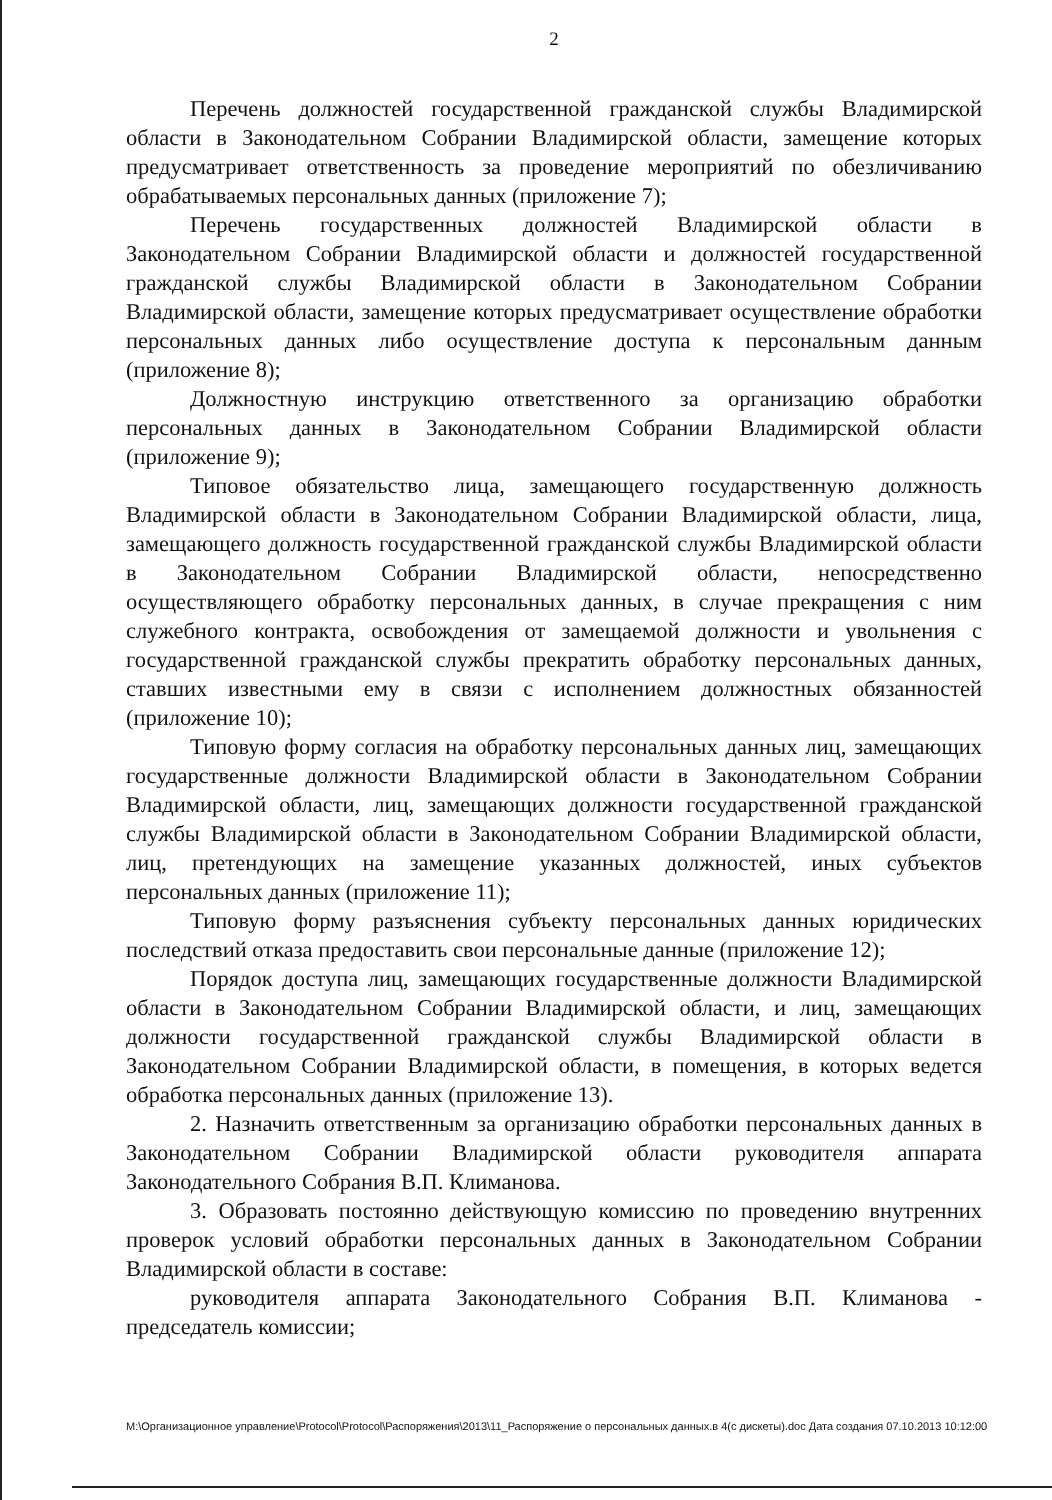2
Перечень должностей государственной гражданской службы Владимирской области в Законодательном Собрании Владимирской области, замещение которых предусматривает ответственность за проведение мероприятий по обезличиванию обрабатываемых персональных данных (приложение 7);
Перечень государственных должностей Владимирской области в Законодательном Собрании Владимирской области и должностей государственной гражданской службы Владимирской области в Законодательном Собрании Владимирской области, замещение которых предусматривает осуществление обработки персональных данных либо осуществление доступа к персональным данным (приложение 8);
Должностную инструкцию ответственного за организацию обработки персональных данных в Законодательном Собрании Владимирской области (приложение 9);
Типовое обязательство лица, замещающего государственную должность Владимирской области в Законодательном Собрании Владимирской области, лица, замещающего должность государственной гражданской службы Владимирской области в Законодательном Собрании Владимирской области, непосредственно осуществляющего обработку персональных данных, в случае прекращения с ним служебного контракта, освобождения от замещаемой должности и увольнения с государственной гражданской службы прекратить обработку персональных данных, ставших известными ему в связи с исполнением должностных обязанностей (приложение 10);
Типовую форму согласия на обработку персональных данных лиц, замещающих государственные должности Владимирской области в Законодательном Собрании Владимирской области, лиц, замещающих должности государственной гражданской службы Владимирской области в Законодательном Собрании Владимирской области, лиц, претендующих на замещение указанных должностей, иных субъектов персональных данных (приложение 11);
Типовую форму разъяснения субъекту персональных данных юридических последствий отказа предоставить свои персональные данные (приложение 12);
Порядок доступа лиц, замещающих государственные должности Владимирской области в Законодательном Собрании Владимирской области, и лиц, замещающих должности государственной гражданской службы Владимирской области в Законодательном Собрании Владимирской области, в помещения, в которых ведется обработка персональных данных (приложение 13).
2. Назначить ответственным за организацию обработки персональных данных в Законодательном Собрании Владимирской области руководителя аппарата Законодательного Собрания В.П. Климанова.
3. Образовать постоянно действующую комиссию по проведению внутренних проверок условий обработки персональных данных в Законодательном Собрании Владимирской области в составе:
руководителя аппарата Законодательного Собрания В.П. Климанова - председатель комиссии;
M:\Организационное управление\Protocol\Protocol\Распоряжения\2013\11_Распоряжение о персональных данных.в 4(с дискеты).doc Дата создания 07.10.2013 10:12:00